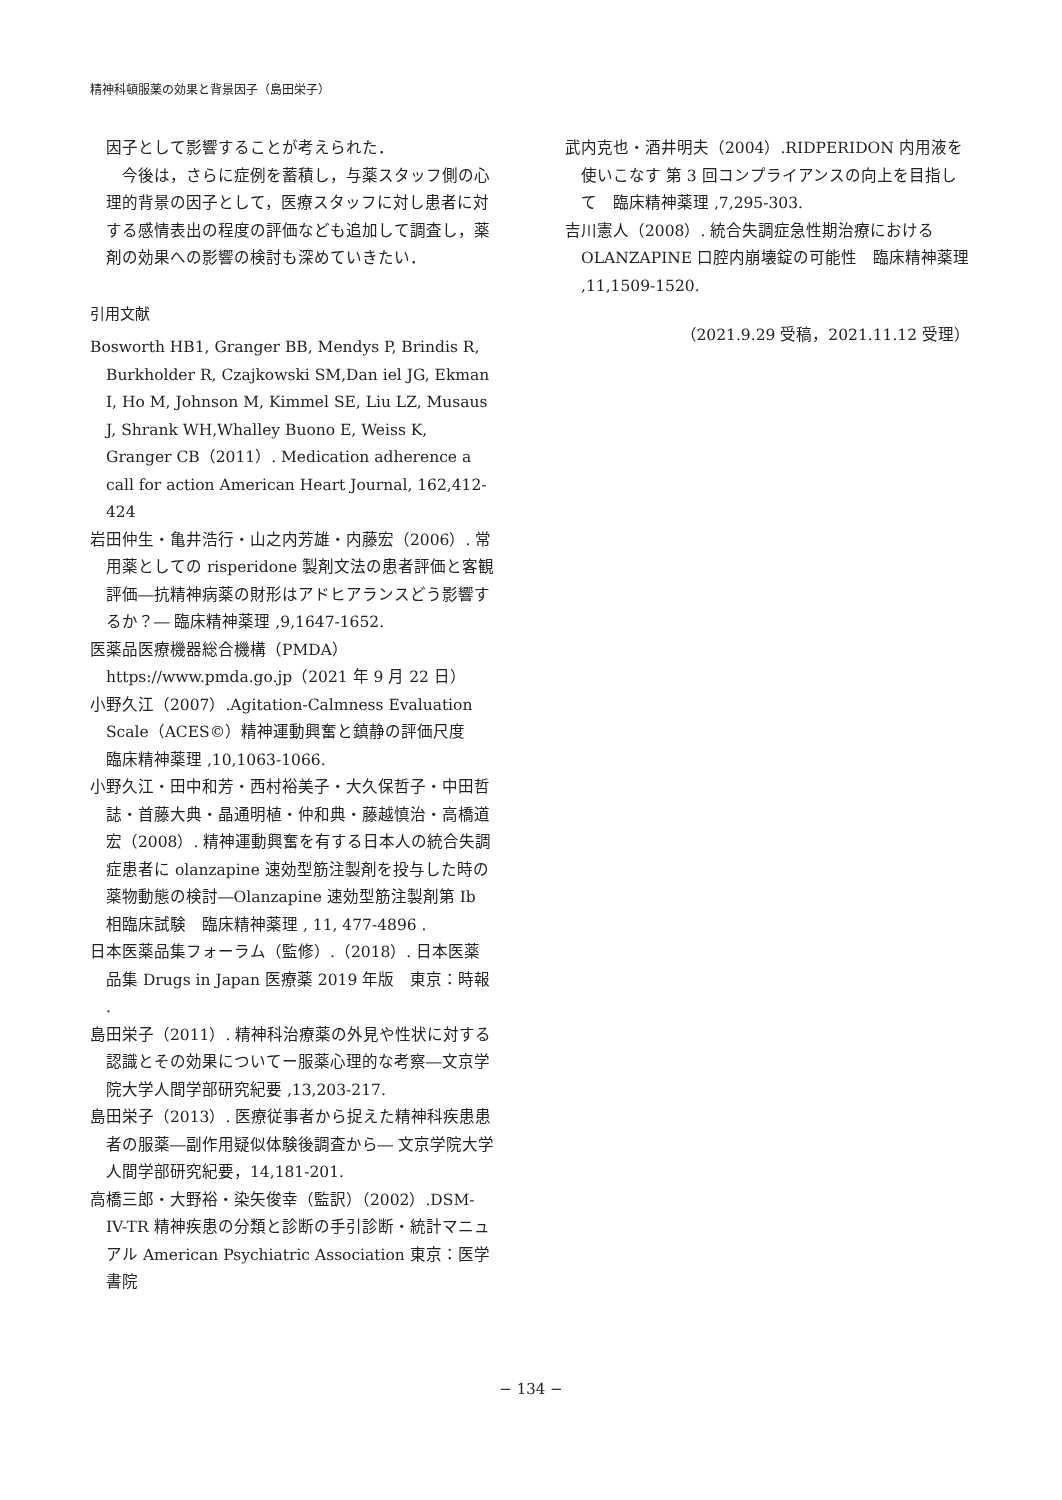精神科頓服薬の効果と背景因子（島田栄子）
因子として影響することが考えられた．
今後は，さらに症例を蓄積し，与薬スタッフ側の心理的背景の因子として，医療スタッフに対し患者に対する感情表出の程度の評価なども追加して調査し，薬剤の効果への影響の検討も深めていきたい．
引用文献
Bosworth HB1, Granger BB, Mendys P, Brindis R, Burkholder R, Czajkowski SM,Dan iel JG, Ekman I, Ho M, Johnson M, Kimmel SE, Liu LZ, Musaus J, Shrank WH,Whalley Buono E, Weiss K, Granger CB（2011）. Medication adherence a call for action American Heart Journal, 162,412-424
岩田仲生・亀井浩行・山之内芳雄・内藤宏（2006）. 常用薬としての risperidone 製剤文法の患者評価と客観評価―抗精神病薬の財形はアドヒアランスどう影響するか？― 臨床精神薬理 ,9,1647-1652.
医薬品医療機器総合機構（PMDA）https://www.pmda.go.jp（2021 年 9 月 22 日）
小野久江（2007）.Agitation-Calmness Evaluation Scale（ACES©）精神運動興奮と鎮静の評価尺度　臨床精神薬理 ,10,1063-1066.
小野久江・田中和芳・西村裕美子・大久保哲子・中田哲誌・首藤大典・晶通明植・仲和典・藤越慎治・高橋道宏（2008）. 精神運動興奮を有する日本人の統合失調症患者に olanzapine 速効型筋注製剤を投与した時の薬物動態の検討―Olanzapine 速効型筋注製剤第 Ib 相臨床試験　臨床精神薬理 , 11, 477-4896 .
日本医薬品集フォーラム（監修）.（2018）. 日本医薬品集 Drugs in Japan 医療薬 2019 年版　東京：時報 .
島田栄子（2011）. 精神科治療薬の外見や性状に対する認識とその効果についてー服薬心理的な考察―文京学院大学人間学部研究紀要 ,13,203-217.
島田栄子（2013）. 医療従事者から捉えた精神科疾患患者の服薬―副作用疑似体験後調査から― 文京学院大学人間学部研究紀要，14,181-201.
高橋三郎・大野裕・染矢俊幸（監訳）（2002）.DSM-IV-TR 精神疾患の分類と診断の手引診断・統計マニュアル American Psychiatric Association 東京：医学書院
武内克也・酒井明夫（2004）.RIDPERIDON 内用液を使いこなす 第 3 回コンプライアンスの向上を目指して　臨床精神薬理 ,7,295-303.
吉川憲人（2008）. 統合失調症急性期治療における OLANZAPINE 口腔内崩壊錠の可能性　臨床精神薬理 ,11,1509-1520.
（2021.9.29 受稿，2021.11.12 受理）
− 134 −